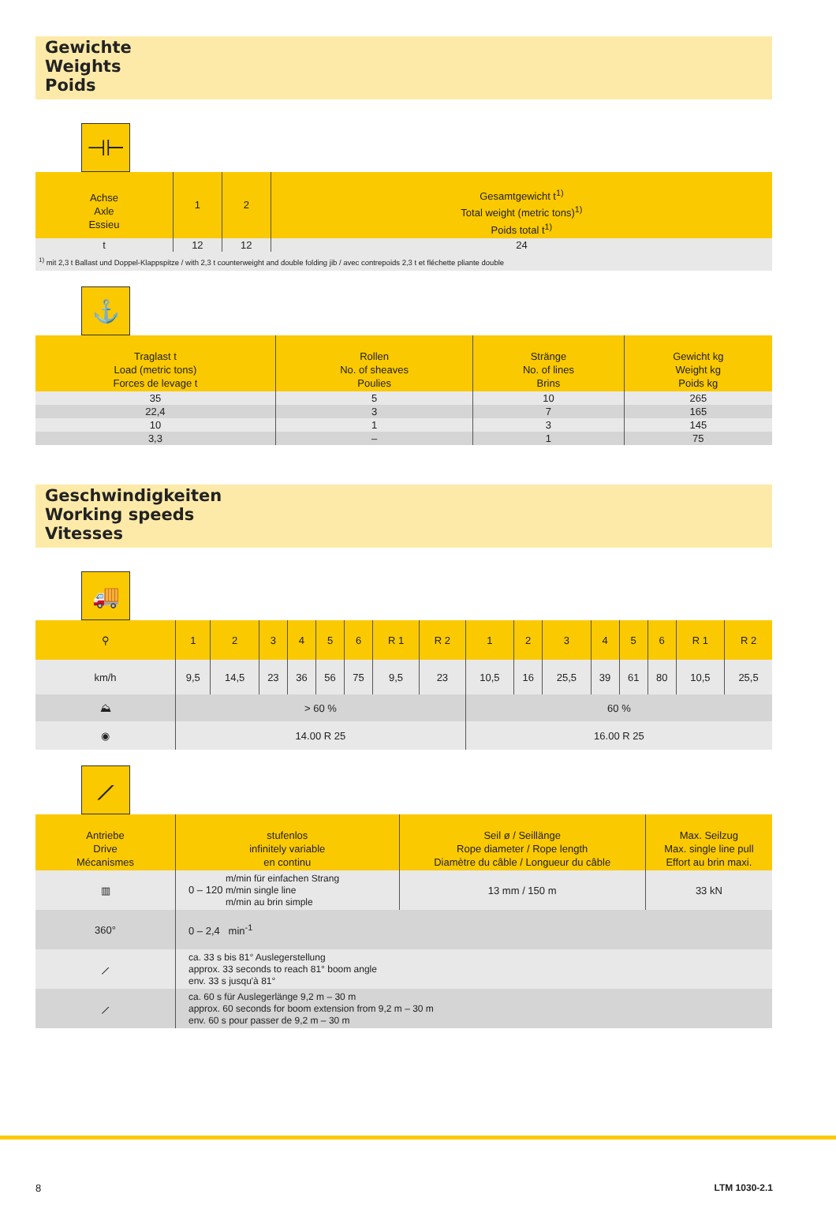Gewichte
Weights
Poids
⊣⊢
| Achse Axle Essieu | 1 | 2 | Gesamtgewicht t<sup>1)</sup> Total weight (metric tons)<sup>1)</sup> Poids total t<sup>1)</sup> |
| --- | --- | --- | --- |
| t | 12 | 12 | 24 |
| <sup>1)</sup> mit 2,3 t Ballast und Doppel-Klappspitze / with 2,3 t counterweight and double folding jib / avec contrepoids 2,3 t et fléchette pliante double | | | |
⚓
| Traglast t Load (metric tons) Forces de levage t | Rollen No. of sheaves Poulies | Stränge No. of lines Brins | Gewicht kg Weight kg Poids kg |
| --- | --- | --- | --- |
| 35 | 5 | 10 | 265 |
| 22,4 | 3 | 7 | 165 |
| 10 | 1 | 3 | 145 |
| 3,3 | – | 1 | 75 |
Geschwindigkeiten
Working speeds
Vitesses
🚚
| ⚲ | 1 | 2 | 3 | 4 | 5 | 6 | R 1 | R 2 | 1 | 2 | 3 | 4 | 5 | 6 | R 1 | R 2 |
| --- | --- | --- | --- | --- | --- | --- | --- | --- | --- | --- | --- | --- | --- | --- | --- | --- |
| km/h | 9,5 | 14,5 | 23 | 36 | 56 | 75 | 9,5 | 23 | 10,5 | 16 | 25,5 | 39 | 61 | 80 | 10,5 | 25,5 |
| ⛰ | > 60 % | | | | | | | | 60 % | | | | | | | |
| ◉ | 14.00 R 25 | | | | | | | | 16.00 R 25 | | | | | | | |
⟋
| Antriebe Drive Mécanismes | stufenlos infinitely variable en continu | Seil ø / Seillänge Rope diameter / Rope length Diamètre du câble / Longueur du câble | Max. Seilzug Max. single line pull Effort au brin maxi. |
| --- | --- | --- | --- |
| ▥ | 0 – 120 m/min für einfachen Strang m/min single line m/min au brin simple | 13 mm / 150 m | 33 kN |
| 360° | 0 – 2,4 min<sup>-1</sup> | | |
| ⟋ | ca. 33 s bis 81° Auslegerstellung approx. 33 seconds to reach 81° boom angle env. 33 s jusqu'à 81° | | |
| ⟋ | ca. 60 s für Auslegerlänge 9,2 m – 30 m approx. 60 seconds for boom extension from 9,2 m – 30 m env. 60 s pour passer de 9,2 m – 30 m | | |
8 LTM 1030-2.1